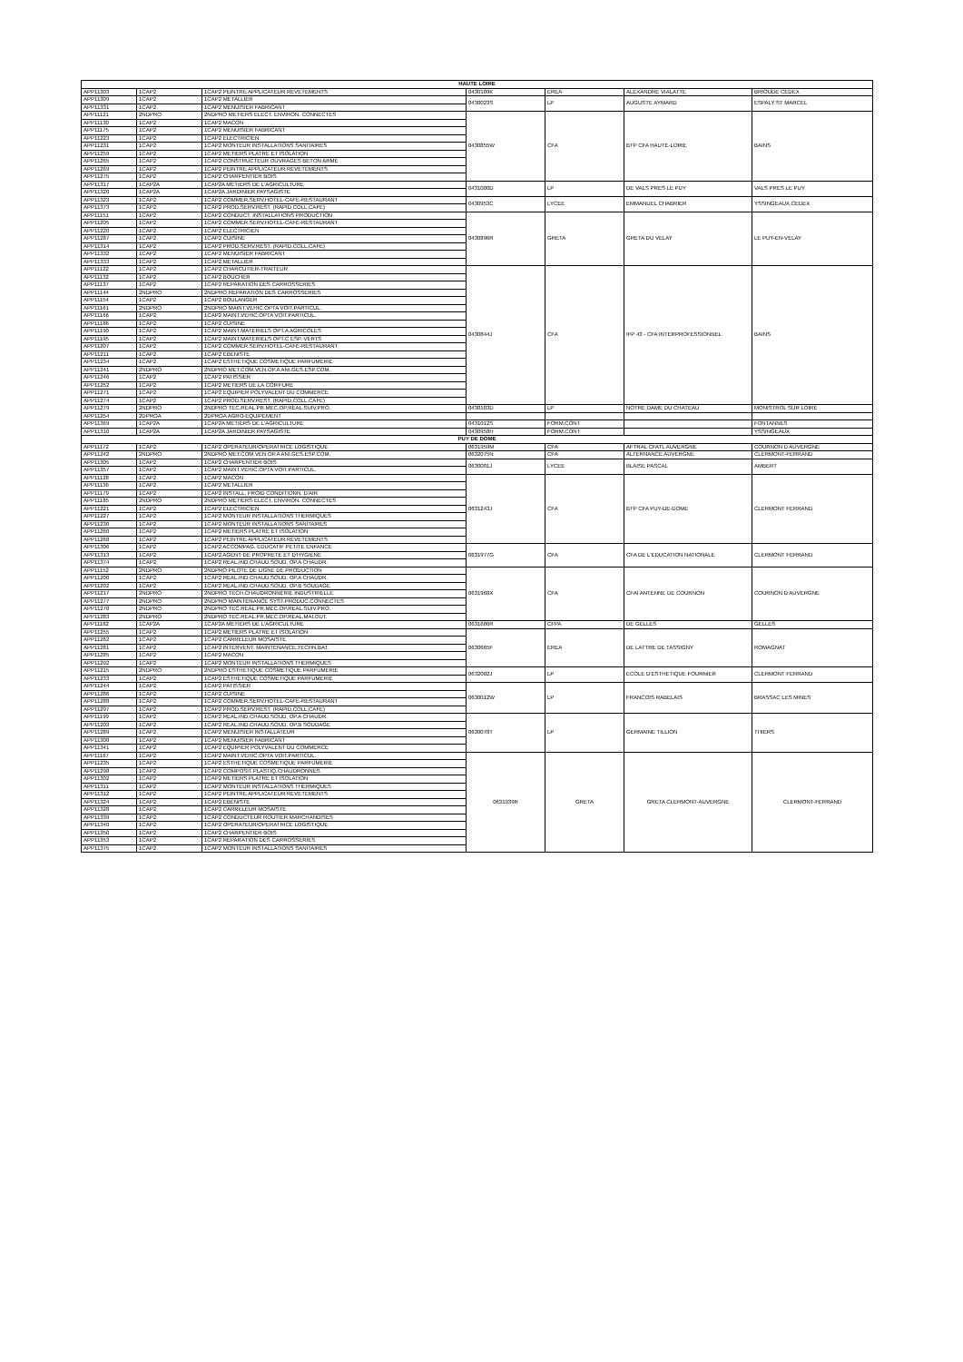| HAUTE LOIRE | | | | | | |
| --- | --- | --- | --- | --- | --- | --- |
| APP11303 | 1CAP2 | 1CAP2 PEINTRE APPLICATEUR REVETEMENTS | 0430109K | EREA | ALEXANDRE VIALATTE | BRIOUDE CEDEX |
| APP11309 | 1CAP2 | 1CAP2 METALLIER | 0430023S | LP | AUGUSTE AYMARD | ESPALY ST MARCEL |
| APP11331 | 1CAP2 | 1CAP2 MENUISIER FABRICANT | | | | |
| APP11121 | 2NDPRO | 2NDPRO METIERS ELECT. ENVIRON. CONNECTES | 0430855W | CFA | BTP CFA HAUTE-LOIRE | BAINS |
| APP11130 | 1CAP2 | 1CAP2 MACON | | | | |
| APP11175 | 1CAP2 | 1CAP2 MENUISIER FABRICANT | | | | |
| APP11223 | 1CAP2 | 1CAP2 ELECTRICIEN | | | | |
| APP11231 | 1CAP2 | 1CAP2 MONTEUR INSTALLATIONS SANITAIRES | | | | |
| APP11259 | 1CAP2 | 1CAP2 METIERS PLATRE ET ISOLATION | | | | |
| APP11265 | 1CAP2 | 1CAP2 CONSTRUCTEUR OUVRAGES BETON ARME | | | | |
| APP11269 | 1CAP2 | 1CAP2 PEINTRE APPLICATEUR REVETEMENTS | | | | |
| APP11275 | 1CAP2 | 1CAP2 CHARPENTIER BOIS | | | | |
| APP11317 | 1CAP2A | 1CAP2A METIERS DE L'AGRICULTURE | 0431000D | LP | DE VALS PRES LE PUY | VALS PRES LE PUY |
| APP11320 | 1CAP2A | 1CAP2A JARDINIER PAYSAGISTE | | | | |
| APP11323 | 1CAP2 | 1CAP2 COMMER.SERV.HOTEL-CAFE-RESTAURANT | 0430953C | LYCEE | EMMANUEL CHABRIER | YSSINGEAUX CEDEX |
| APP11373 | 1CAP2 | 1CAP2 PROD.SERV.REST. (RAPID,COLL,CAFE) | | | | |
| APP11151 | 1CAP2 | 1CAP2 CONDUCT. INSTALLATIONS PRODUCTION | 0430896R | GRETA | GRETA DU VELAY | LE PUY-EN-VELAY |
| APP11205 | 1CAP2 | 1CAP2 COMMER.SERV.HOTEL-CAFE-RESTAURANT | | | | |
| APP11220 | 1CAP2 | 1CAP2 ELECTRICIEN | | | | |
| APP11287 | 1CAP2 | 1CAP2 CUISINE | | | | |
| APP11314 | 1CAP2 | 1CAP2 PROD.SERV.REST. (RAPID,COLL,CAFE) | | | | |
| APP11332 | 1CAP2 | 1CAP2 MENUISIER FABRICANT | | | | |
| APP11333 | 1CAP2 | 1CAP2 METALLIER | | | | |
| APP11122 | 1CAP2 | 1CAP2 CHARCUTIER-TRAITEUR | 0430844J | CFA | IFP 43 - CFA INTERPROFESSIONNEL | BAINS |
| APP11132 | 1CAP2 | 1CAP2 BOUCHER | | | | |
| APP11137 | 1CAP2 | 1CAP2 REPARATION DES CARROSSERIES | | | | |
| APP11144 | 2NDPRO | 2NDPRO REPARATION DES CARROSSERIES | | | | |
| APP11154 | 1CAP2 | 1CAP2 BOULANGER | | | | |
| APP11161 | 2NDPRO | 2NDPRO MAINT.VEHIC.OPTA VOIT.PARTICUL. | | | | |
| APP11166 | 1CAP2 | 1CAP2 MAINT.VEHIC.OPTA VOIT.PARTICUL. | | | | |
| APP11186 | 1CAP2 | 1CAP2 CUISINE | | | | |
| APP11190 | 1CAP2 | 1CAP2 MAINT.MATERIELS OPT.A AGRICOLES | | | | |
| APP11195 | 1CAP2 | 1CAP2 MAINT.MATERIELS OPT.C ESP. VERTS | | | | |
| APP11207 | 1CAP2 | 1CAP2 COMMER.SERV.HOTEL-CAFE-RESTAURANT | | | | |
| APP11211 | 1CAP2 | 1CAP2 EBENISTE | | | | |
| APP11234 | 1CAP2 | 1CAP2 ESTHETIQUE COSMETIQUE PARFUMERIE | | | | |
| APP11241 | 2NDPRO | 2NDPRO MET.COM.VEN.OP.A ANI.GES.ESP.COM. | | | | |
| APP11246 | 1CAP2 | 1CAP2 PATISSIER | | | | |
| APP11252 | 1CAP2 | 1CAP2 METIERS DE LA COIFFURE | | | | |
| APP11271 | 1CAP2 | 1CAP2 EQUIPIER POLYVALENT DU COMMERCE | | | | |
| APP11274 | 1CAP2 | 1CAP2 PROD.SERV.REST. (RAPID,COLL,CAFE) | | | | |
| APP11279 | 2NDPRO | 2NDPRO TEC.REAL.PR.MEC.OP.REAL.SUIV.PRO. | 0430103D | LP | NOTRE DAME DU CHATEAU | MONISTROL SUR LOIRE |
| APP11254 | 2DPROA | 2DPROA AGRO-EQUIPEMENT | | | | |
| APP11369 | 1CAP2A | 1CAP2A METIERS DE L'AGRICULTURE | 0431012S | FORM.CONT | | FONTANNES |
| APP11310 | 1CAP2A | 1CAP2A JARDINIER PAYSAGISTE | 0430958H | FORM.CONT | | YSSINGEAUX |
| PUY DE DOME | | | | | | |
| APP11172 | 1CAP2 | 1CAP2 OPERATEUR/OPERATRICE LOGISTIQUE | 0631959M | CFA | AFTRAL CFATL AUVERGNE | COURNON D AUVERGNE |
| APP11242 | 2NDPRO | 2NDPRO MET.COM.VEN.OP.A ANI.GES.ESP.COM. | 0632075N | CFA | ALTERNANCE AUVERGNE | CLERMONT-FERRAND |
| APP11305 | 1CAP2 | 1CAP2 CHARPENTIER BOIS | 0630001J | LYCEE | BLAISE PASCAL | AMBERT |
| APP11357 | 1CAP2 | 1CAP2 MAINT.VEHIC.OPTA VOIT.PARTICUL. | | | | |
| APP11128 | 1CAP2 | 1CAP2 MACON | 0631243J | CFA | BTP CFA PUY-DE-DOME | CLERMONT FERRAND |
| APP11136 | 1CAP2 | 1CAP2 METALLIER | | | | |
| APP11179 | 1CAP2 | 1CAP2 INSTALL. FROID CONDITIONN. D'AIR | | | | |
| APP11185 | 2NDPRO | 2NDPRO METIERS ELECT. ENVIRON. CONNECTES | | | | |
| APP11221 | 1CAP2 | 1CAP2 ELECTRICIEN | | | | |
| APP11227 | 1CAP2 | 1CAP2 MONTEUR INSTALLATIONS THERMIQUES | | | | |
| APP11230 | 1CAP2 | 1CAP2 MONTEUR INSTALLATIONS SANITAIRES | | | | |
| APP11260 | 1CAP2 | 1CAP2 METIERS PLATRE ET ISOLATION | | | | |
| APP11268 | 1CAP2 | 1CAP2 PEINTRE APPLICATEUR REVETEMENTS | | | | |
| APP11306 | 1CAP2 | 1CAP2 ACCOMPAG. EDUCATIF PETITE ENFANCE | 0631977G | CFA | CFA DE L'EDUCATION NATIONALE | CLERMONT FERRAND |
| APP11313 | 1CAP2 | 1CAP2 AGENT DE PROPRETE ET D'HYGIENE | | | | |
| APP11374 | 1CAP2 | 1CAP2 REAL.IND.CHAUD.SOUD. OP.A CHAUDR. | | | | |
| APP11152 | 2NDPRO | 2NDPRO PILOTE DE LIGNE DE PRODUCTION | 0631968X | CFA | CFAI ANTENNE DE COURNON | COURNON D AUVERGNE |
| APP11200 | 1CAP2 | 1CAP2 REAL.IND.CHAUD.SOUD. OP.A CHAUDR. | | | | |
| APP11202 | 1CAP2 | 1CAP2 REAL.IND.CHAUD.SOUD. OP.B SOUDAGE | | | | |
| APP11217 | 2NDPRO | 2NDPRO TECH.CHAUDRONNERIE INDUSTRIELLE | | | | |
| APP11277 | 2NDPRO | 2NDPRO MAINTENANCE SYST.PRODUC.CONNECTES | | | | |
| APP11278 | 2NDPRO | 2NDPRO TEC.REAL.PR.MEC.OP.REAL.SUIV.PRO. | | | | |
| APP11283 | 2NDPRO | 2NDPRO TEC.REAL.PR.MEC.OP.REAL.MAI.OUT. | | | | |
| APP11182 | 1CAP2A | 1CAP2A METIERS DE L'AGRICULTURE | 0631686R | CFPA | DE GELLES | GELLES |
| APP11255 | 1CAP2 | 1CAP2 METIERS PLATRE ET ISOLATION | 0630665F | EREA | DE LATTRE DE TASSIGNY | ROMAGNAT |
| APP11262 | 1CAP2 | 1CAP2 CARRELEUR MOSAISTE | | | | |
| APP11281 | 1CAP2 | 1CAP2 INTERVENT. MAINTENANCE.TECHN.BAT. | | | | |
| APP11285 | 1CAP2 | 1CAP2 MACON | | | | |
| APP11292 | 1CAP2 | 1CAP2 MONTEUR INSTALLATIONS THERMIQUES | | | | |
| APP11215 | 2NDPRO | 2NDPRO ESTHETIQUE COSMETIQUE PARFUMERIE | 0632002J | LP | ECOLE D'ESTHETIQUE FOURNIER | CLERMONT FERRAND |
| APP11233 | 1CAP2 | 1CAP2 ESTHETIQUE COSMETIQUE PARFUMERIE | | | | |
| APP11244 | 1CAP2 | 1CAP2 PATISSIER | 0630012W | LP | FRANCOIS RABELAIS | BRASSAC LES MINES |
| APP11286 | 1CAP2 | 1CAP2 CUISINE | | | | |
| APP11288 | 1CAP2 | 1CAP2 COMMER.SERV.HOTEL-CAFE-RESTAURANT | | | | |
| APP11297 | 1CAP2 | 1CAP2 PROD.SERV.REST. (RAPID,COLL,CAFE) | | | | |
| APP11199 | 1CAP2 | 1CAP2 REAL.IND.CHAUD.SOUD. OP.A CHAUDR. | 0630078T | LP | GERMAINE TILLION | THIERS |
| APP11203 | 1CAP2 | 1CAP2 REAL.IND.CHAUD.SOUD. OP.B SOUDAGE | | | | |
| APP11289 | 1CAP2 | 1CAP2 MENUISIER INSTALLATEUR | | | | |
| APP11308 | 1CAP2 | 1CAP2 MENUISIER FABRICANT | | | | |
| APP11341 | 1CAP2 | 1CAP2 EQUIPIER POLYVALENT DU COMMERCE | | | | |
| APP11167 | 1CAP2 | 1CAP2 MAINT.VEHIC.OPTA VOIT.PARTICUL. | 0631939R | GRETA | GRETA CLERMONT-AUVERGNE | CLERMONT-FERRAND |
| APP11235 | 1CAP2 | 1CAP2 ESTHETIQUE COSMETIQUE PARFUMERIE | | | | |
| APP11298 | 1CAP2 | 1CAP2 COMPOSIT.PLASTIQ.CHAUDRONNES | | | | |
| APP11302 | 1CAP2 | 1CAP2 METIERS PLATRE ET ISOLATION | | | | |
| APP11311 | 1CAP2 | 1CAP2 MONTEUR INSTALLATIONS THERMIQUES | | | | |
| APP11312 | 1CAP2 | 1CAP2 PEINTRE APPLICATEUR REVETEMENTS | | | | |
| APP11324 | 1CAP2 | 1CAP2 EBENISTE | | | | |
| APP11328 | 1CAP2 | 1CAP2 CARRELEUR MOSAISTE | | | | |
| APP11339 | 1CAP2 | 1CAP2 CONDUCTEUR ROUTIER MARCHANDISES | | | | |
| APP11340 | 1CAP2 | 1CAP2 OPERATEUR/OPERATRICE LOGISTIQUE | | | | |
| APP11350 | 1CAP2 | 1CAP2 CHARPENTIER BOIS | | | | |
| APP11353 | 1CAP2 | 1CAP2 REPARATION DES CARROSSERIES | | | | |
| APP11375 | 1CAP2 | 1CAP2 MONTEUR INSTALLATIONS SANITAIRES | | | | |